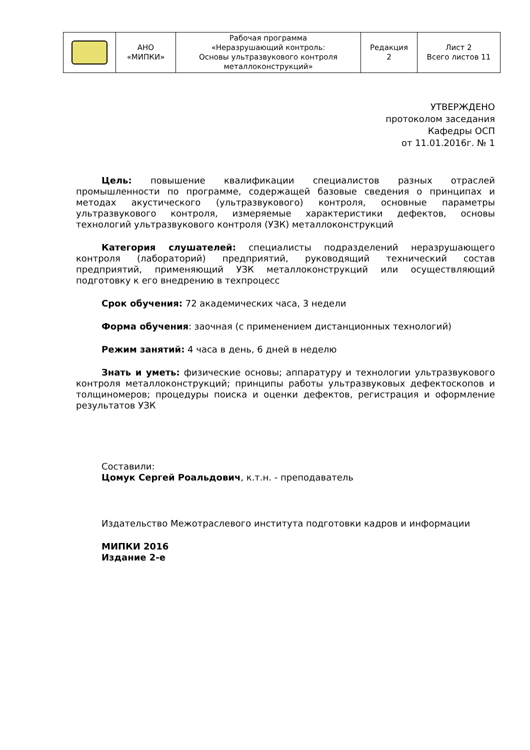| | АНО «МИПКИ» | Рабочая программа «Неразрушающий контроль: Основы ультразвукового контроля металлоконструкций» | Редакция 2 | Лист 2 Всего листов 11 |
УТВЕРЖДЕНО
протоколом заседания
Кафедры ОСП
от 11.01.2016г. № 1
Цель: повышение квалификации специалистов разных отраслей промышленности по программе, содержащей базовые сведения о принципах и методах акустического (ультразвукового) контроля, основные параметры ультразвукового контроля, измеряемые характеристики дефектов, основы технологий ультразвукового контроля (УЗК) металлоконструкций
Категория слушателей: специалисты подразделений неразрушающего контроля (лабораторий) предприятий, руководящий технический состав предприятий, применяющий УЗК металлоконструкций или осуществляющий подготовку к его внедрению в техпроцесс
Срок обучения: 72 академических часа, 3 недели
Форма обучения: заочная (с применением дистанционных технологий)
Режим занятий: 4 часа в день, 6 дней в неделю
Знать и уметь: физические основы; аппаратуру и технологии ультразвукового контроля металлоконструкций; принципы работы ультразвуковых дефектоскопов и толщиномеров; процедуры поиска и оценки дефектов, регистрация и оформление результатов УЗК
Составили:
Цомук Сергей Роальдович, к.т.н. - преподаватель
Издательство Межотраслевого института подготовки кадров и информации
МИПКИ 2016
Издание 2-е